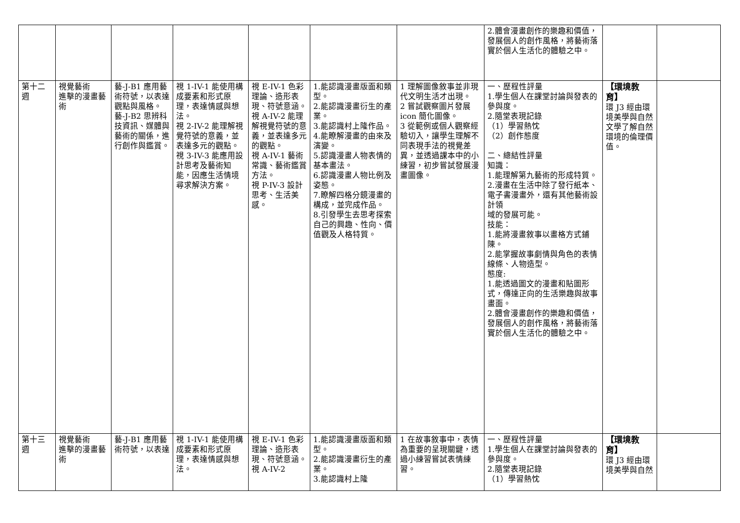| | | | | | | | 2.體會漫畫創作的樂趣和價值，發展個人的創作風格，將藝術落實於個人生活化的體驗之中。 | | |
| 第十二週 | 視覺藝術 進擊的漫畫藝術 | 藝-J-B1 應用藝術符號，以表達觀點與風格。 藝-J-B2 思辨科技資訊、媒體與藝術的關係，進行創作與鑑賞。 | 視 1-IV-1 能使用構成要素和形式原理，表達情感與想法。 視 2-IV-2 能理解視覺符號的意義，並表達多元的觀點。 視 3-IV-3 能應用設計思考及藝術知能，因應生活情境尋求解決方案。 | 視 E-IV-1 色彩理論、造形表現、符號意涵。 視 A-IV-2 能理解視覺符號的意義，並表達多元的觀點。 視 A-IV-1 藝術常識、藝術鑑賞方法。 視 P-IV-3 設計思考、生活美感。 | 1.能認識漫畫版面和類型。 2.能認識漫畫衍生的產業。 3.能認識村上隆作品。 4.能瞭解漫畫的由來及演變。 5.認識漫畫人物表情的基本畫法。 6.認識漫畫人物比例及姿態。 7.瞭解四格分鏡漫畫的構成，並完成作品。 8.引發學生去思考探索自己的興趣、性向、價值觀及人格特質。 | 1 理解圖像敘事並非現代文明生活才出現。 2 嘗試觀察圖片發展 icon 簡化圖像。 3 從範例或個人觀察經驗切入，讓學生理解不同表現手法的視覺差異，並透過課本中的小練習，初步嘗試發展漫畫圖像。 | 一、歷程性評量 1.學生個人在課堂討論與發表的參與度。 2.隨堂表現記錄 （1）學習熱忱 （2）創作態度 二、總結性評量 知識： 1.能理解第九藝術的形成特質。 2.漫畫在生活中除了發行紙本、電子書漫畫外，還有其他藝術設計領 域的發展可能。 技能： 1.能將漫畫敘事以畫格方式鋪陳。 2.能掌握故事劇情與角色的表情線條、人物造型。 態度: 1.能透過圖文的漫畫和貼圖形式，傳達正向的生活樂趣與故事畫面。 2.體會漫畫創作的樂趣和價值，發展個人的創作風格，將藝術落實於個人生活化的體驗之中。 | 【環境教育】 環 J3 經由環境美學與自然文學了解自然環境的倫理價值。 | |
| 第十三週 | 視覺藝術 進擊的漫畫藝術 | 藝-J-B1 應用藝術符號，以表達 | 視 1-IV-1 能使用構成要素和形式原理，表達情感與想法。 | 視 E-IV-1 色彩理論、造形表現、符號意涵。 視 A-IV-2 | 1.能認識漫畫版面和類型。 2.能認識漫畫衍生的產業。 3.能認識村上隆 | 1 在故事敘事中，表情為重要的呈現關鍵，透過小練習嘗試表情練習。 | 一、歷程性評量 1.學生個人在課堂討論與發表的參與度。 2.隨堂表現記錄 （1）學習熱忱 | 【環境教育】 環 J3 經由環境美學與自然 | |